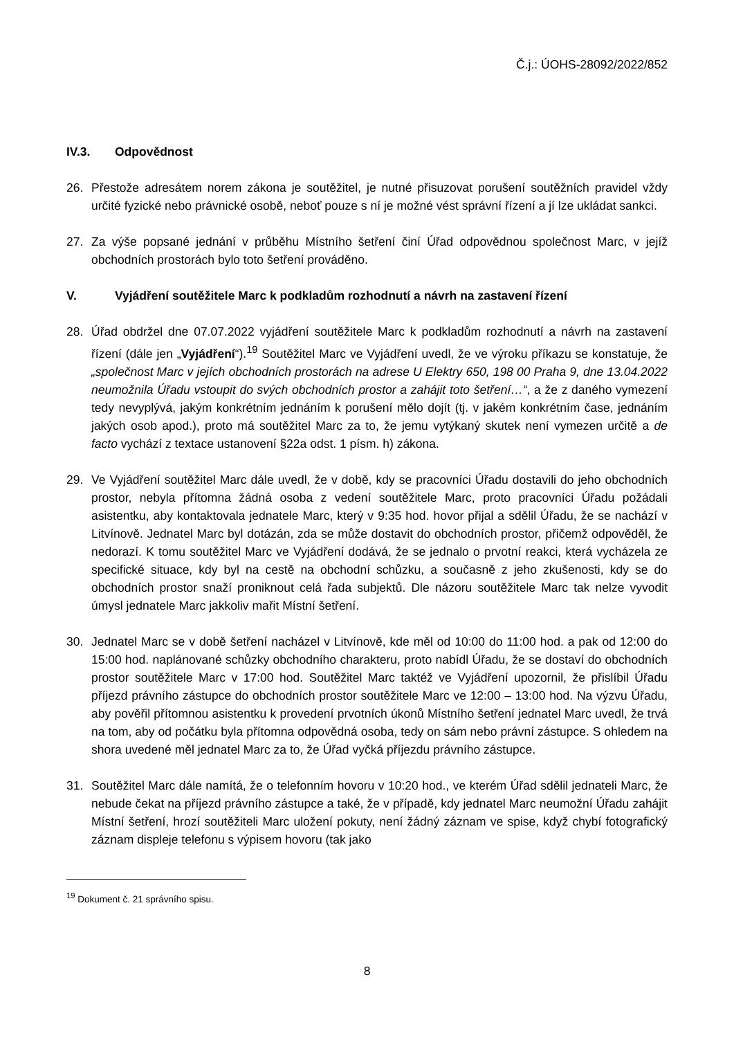Č.j.: ÚOHS-28092/2022/852
IV.3. Odpovědnost
26. Přestože adresátem norem zákona je soutěžitel, je nutné přisuzovat porušení soutěžních pravidel vždy určité fyzické nebo právnické osobě, neboť pouze s ní je možné vést správní řízení a jí lze ukládat sankci.
27. Za výše popsané jednání v průběhu Místního šetření činí Úřad odpovědnou společnost Marc, v jejíž obchodních prostorách bylo toto šetření prováděno.
V. Vyjádření soutěžitele Marc k podkladům rozhodnutí a návrh na zastavení řízení
28. Úřad obdržel dne 07.07.2022 vyjádření soutěžitele Marc k podkladům rozhodnutí a návrh na zastavení řízení (dále jen „Vyjádření“).<sup>19</sup> Soutěžitel Marc ve Vyjádření uvedl, že ve výroku příkazu se konstatuje, že „společnost Marc v jejích obchodních prostorách na adrese U Elektry 650, 198 00 Praha 9, dne 13.04.2022 neumožnila Úřadu vstoupit do svých obchodních prostor a zahájit toto šetření…“, a že z daného vymezení tedy nevyplývá, jakým konkrétním jednáním k porušení mělo dojít (tj. v jakém konkrétním čase, jednáním jakých osob apod.), proto má soutěžitel Marc za to, že jemu vytýkaný skutek není vymezen určitě a de facto vychází z textace ustanovení §22a odst. 1 písm. h) zákona.
29. Ve Vyjádření soutěžitel Marc dále uvedl, že v době, kdy se pracovníci Úřadu dostavili do jeho obchodních prostor, nebyla přítomna žádná osoba z vedení soutěžitele Marc, proto pracovníci Úřadu požádali asistentku, aby kontaktovala jednatele Marc, který v 9:35 hod. hovor přijal a sdělil Úřadu, že se nachází v Litvínově. Jednatel Marc byl dotázán, zda se může dostavit do obchodních prostor, přičemž odpověděl, že nedorazí. K tomu soutěžitel Marc ve Vyjádření dodává, že se jednalo o prvotní reakci, která vycházela ze specifické situace, kdy byl na cestě na obchodní schůzku, a současně z jeho zkušenosti, kdy se do obchodních prostor snaží proniknout celá řada subjektů. Dle názoru soutěžitele Marc tak nelze vyvodit úmysl jednatele Marc jakkoliv mařit Místní šetření.
30. Jednatel Marc se v době šetření nacházel v Litvínově, kde měl od 10:00 do 11:00 hod. a pak od 12:00 do 15:00 hod. naplánované schůzky obchodního charakteru, proto nabídl Úřadu, že se dostaví do obchodních prostor soutěžitele Marc v 17:00 hod. Soutěžitel Marc taktéž ve Vyjádření upozornil, že přislíbil Úřadu příjezd právního zástupce do obchodních prostor soutěžitele Marc ve 12:00 – 13:00 hod. Na výzvu Úřadu, aby pověřil přítomnou asistentku k provedení prvotních úkonů Místního šetření jednatel Marc uvedl, že trvá na tom, aby od počátku byla přítomna odpovědná osoba, tedy on sám nebo právní zástupce. S ohledem na shora uvedené měl jednatel Marc za to, že Úřad vyčká příjezdu právního zástupce.
31. Soutěžitel Marc dále namítá, že o telefonním hovoru v 10:20 hod., ve kterém Úřad sdělil jednateli Marc, že nebude čekat na příjezd právního zástupce a také, že v případě, kdy jednatel Marc neumožní Úřadu zahájit Místní šetření, hrozí soutěžiteli Marc uložení pokuty, není žádný záznam ve spise, když chybí fotografický záznam displeje telefonu s výpisem hovoru (tak jako
<sup>19</sup> Dokument č. 21 správního spisu.
8